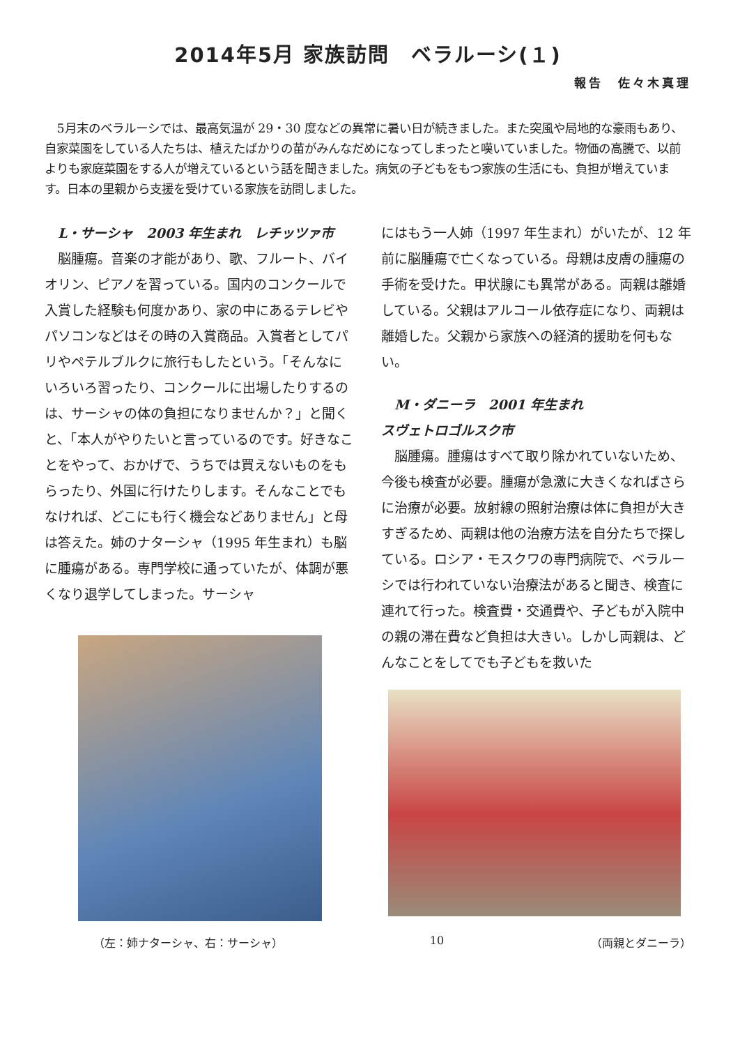2014年5月 家族訪問　ベラルーシ(１)
報告　佐々木真理
5月末のベラルーシでは、最高気温が 29・30 度などの異常に暑い日が続きました。また突風や局地的な豪雨もあり、自家菜園をしている人たちは、植えたばかりの苗がみんなだめになってしまったと嘆いていました。物価の高騰で、以前よりも家庭菜園をする人が増えているという話を聞きました。病気の子どもをもつ家族の生活にも、負担が増えています。日本の里親から支援を受けている家族を訪問しました。
L・サーシャ　2003 年生まれ　レチッツァ市
脳腫瘍。音楽の才能があり、歌、フルート、バイオリン、ピアノを習っている。国内のコンクールで入賞した経験も何度かあり、家の中にあるテレビやパソコンなどはその時の入賞商品。入賞者としてパリやペテルブルクに旅行もしたという。「そんなにいろいろ習ったり、コンクールに出場したりするのは、サーシャの体の負担になりませんか？」と聞くと、「本人がやりたいと言っているのです。好きなことをやって、おかげで、うちでは買えないものをもらったり、外国に行けたりします。そんなことでもなければ、どこにも行く機会などありません」と母は答えた。姉のナターシャ（1995 年生まれ）も脳に腫瘍がある。専門学校に通っていたが、体調が悪くなり退学してしまった。サーシャ
にはもう一人姉（1997 年生まれ）がいたが、12 年前に脳腫瘍で亡くなっている。母親は皮膚の腫瘍の手術を受けた。甲状腺にも異常がある。両親は離婚している。父親はアルコール依存症になり、両親は離婚した。父親から家族への経済的援助を何もない。
M・ダニーラ　2001 年生まれ
スヴェトロゴルスク市
脳腫瘍。腫瘍はすべて取り除かれていないため、今後も検査が必要。腫瘍が急激に大きくなればさらに治療が必要。放射線の照射治療は体に負担が大きすぎるため、両親は他の治療方法を自分たちで探している。ロシア・モスクワの専門病院で、ベラルーシでは行われていない治療法があると聞き、検査に連れて行った。検査費・交通費や、子どもが入院中の親の滞在費など負担は大きい。しかし両親は、どんなことをしてでも子どもを救いた
（左：姉ナターシャ、右：サーシャ） 10 （両親とダニーラ）